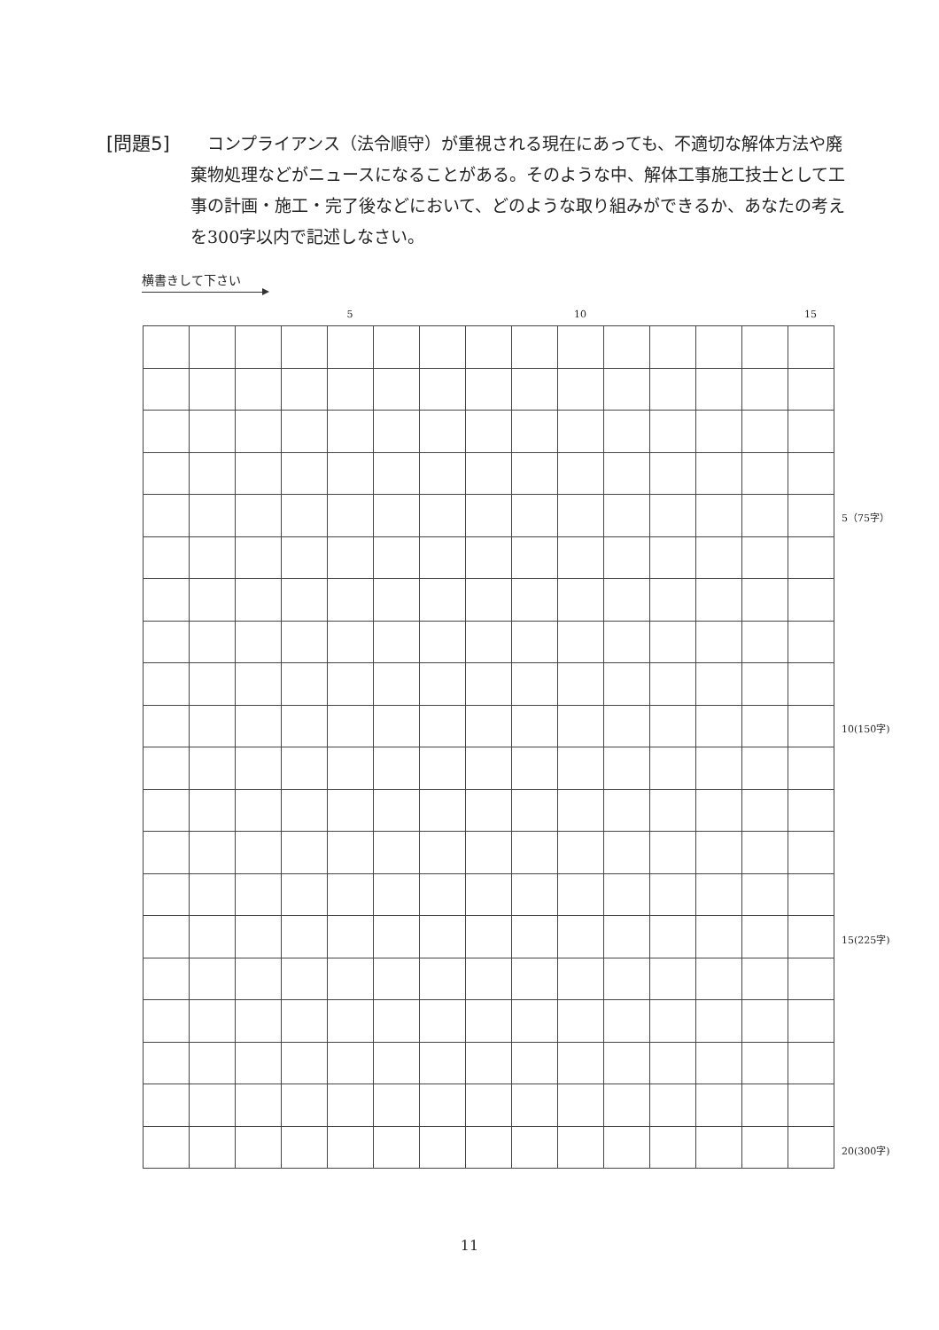[問題5] 　コンプライアンス（法令順守）が重視される現在にあっても、不適切な解体方法や廃棄物処理などがニュースになることがある。そのような中、解体工事施工技士として工事の計画・施工・完了後などにおいて、どのような取り組みができるか、あなたの考えを300字以内で記述しなさい。
横書きして下さい
5 10 15
5（75字）
10(150字)
15(225字)
20(300字)
11